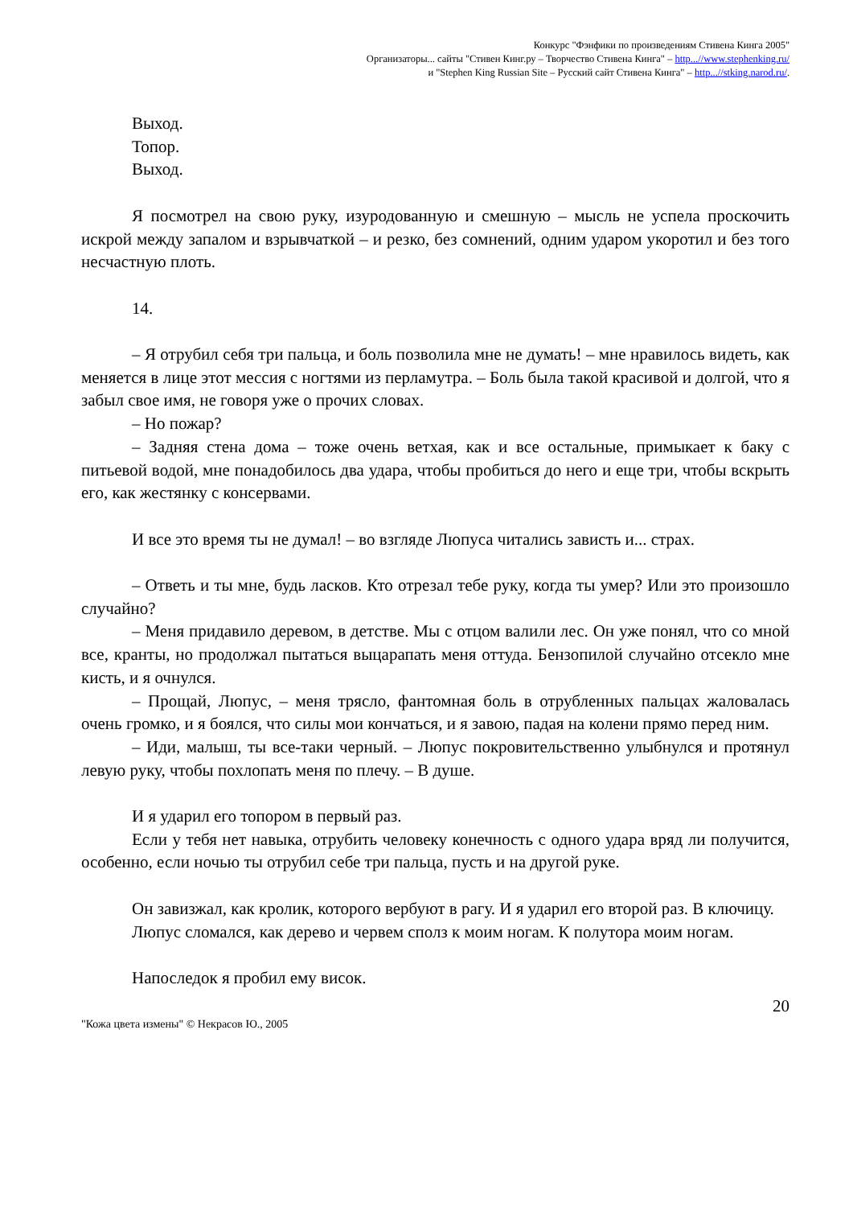Конкурс "Фэнфики по произведениям Стивена Кинга 2005"
Организаторы... сайты "Стивен Кинг.ру – Творчество Стивена Кинга" – http...//www.stephenking.ru/
и "Stephen King Russian Site – Русский сайт Стивена Кинга" – http...//stking.narod.ru/.
Выход.
Топор.
Выход.
Я посмотрел на свою руку, изуродованную и смешную – мысль не успела проскочить искрой между запалом и взрывчаткой – и резко, без сомнений, одним ударом укоротил и без того несчастную плоть.
14.
– Я отрубил себя три пальца, и боль позволила мне не думать! – мне нравилось видеть, как меняется в лице этот мессия с ногтями из перламутра. – Боль была такой красивой и долгой, что я забыл свое имя, не говоря уже о прочих словах.
– Но пожар?
– Задняя стена дома – тоже очень ветхая, как и все остальные, примыкает к баку с питьевой водой, мне понадобилось два удара, чтобы пробиться до него и еще три, чтобы вскрыть его, как жестянку с консервами.
И все это время ты не думал! – во взгляде Люпуса читались зависть и... страх.
– Ответь и ты мне, будь ласков. Кто отрезал тебе руку, когда ты умер? Или это произошло случайно?
– Меня придавило деревом, в детстве. Мы с отцом валили лес. Он уже понял, что со мной все, кранты, но продолжал пытаться выцарапать меня оттуда. Бензопилой случайно отсекло мне кисть, и я очнулся.
– Прощай, Люпус, – меня трясло, фантомная боль в отрубленных пальцах жаловалась очень громко, и я боялся, что силы мои кончаться, и я завою, падая на колени прямо перед ним.
– Иди, малыш, ты все-таки черный. – Люпус покровительственно улыбнулся и протянул левую руку, чтобы похлопать меня по плечу. – В душе.
И я ударил его топором в первый раз.
Если у тебя нет навыка, отрубить человеку конечность с одного удара вряд ли получится, особенно, если ночью ты отрубил себе три пальца, пусть и на другой руке.
Он завизжал, как кролик, которого вербуют в рагу. И я ударил его второй раз. В ключицу.
Люпус сломался, как дерево и червем сполз к моим ногам. К полутора моим ногам.
Напоследок я пробил ему висок.
"Кожа цвета измены" © Некрасов Ю., 2005 20